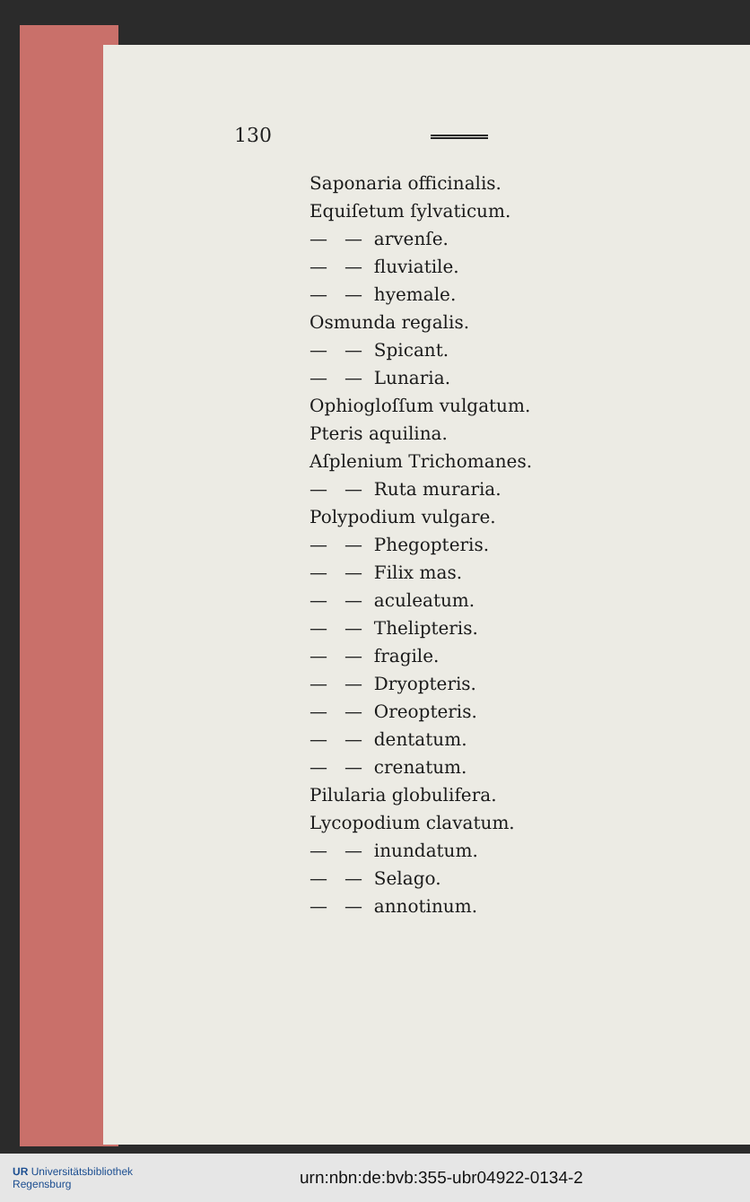130
Saponaria officinalis.
Equiſetum ſylvaticum.
— — arvenſe.
— — fluviatile.
— — hyemale.
Osmunda regalis.
— — Spicant.
— — Lunaria.
Ophiogloſſum vulgatum.
Pteris aquilina.
Aſplenium Trichomanes.
— — Ruta muraria.
Polypodium vulgare.
— — Phegopteris.
— — Filix mas.
— — aculeatum.
— — Thelipteris.
— — fragile.
— — Dryopteris.
— — Oreopteris.
— — dentatum.
— — crenatum.
Pilularia globulifera.
Lycopodium clavatum.
— — inundatum.
— — Selago.
— — annotinum.
UR Universitätsbibliothek
Regensburg
urn:nbn:de:bvb:355-ubr04922-0134-2